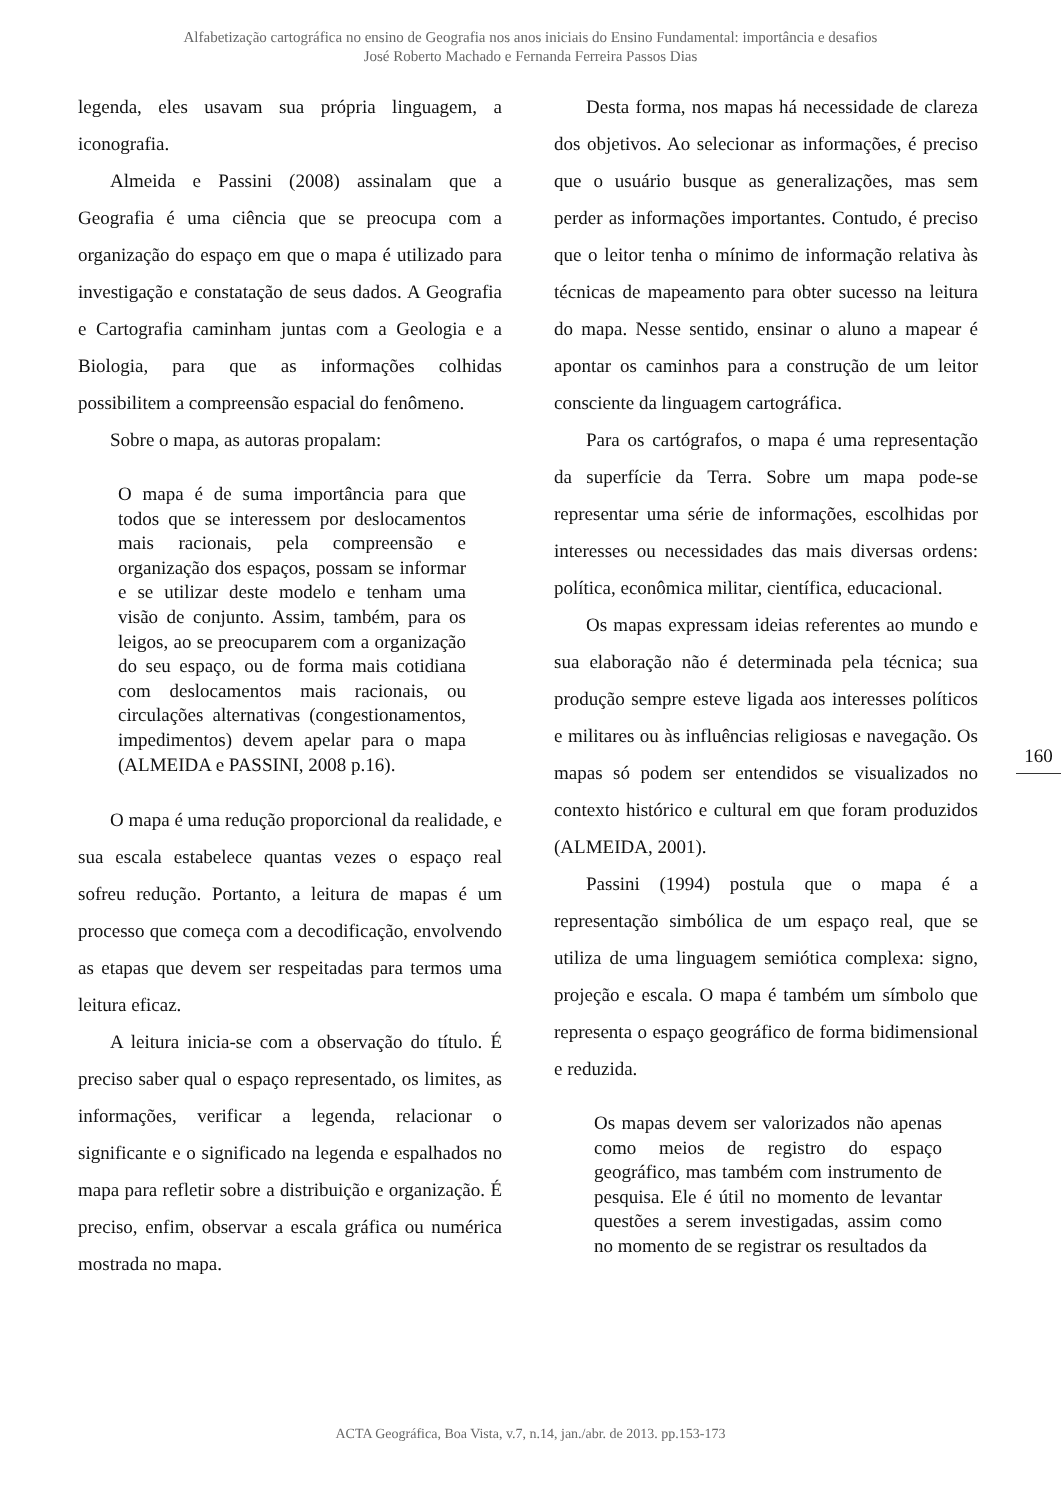Alfabetização cartográfica no ensino de Geografia nos anos iniciais do Ensino Fundamental: importância e desafios
José Roberto Machado e Fernanda Ferreira Passos Dias
legenda, eles usavam sua própria linguagem, a iconografia.
Almeida e Passini (2008) assinalam que a Geografia é uma ciência que se preocupa com a organização do espaço em que o mapa é utilizado para investigação e constatação de seus dados. A Geografia e Cartografia caminham juntas com a Geologia e a Biologia, para que as informações colhidas possibilitem a compreensão espacial do fenômeno.
Sobre o mapa, as autoras propalam:
O mapa é de suma importância para que todos que se interessem por deslocamentos mais racionais, pela compreensão e organização dos espaços, possam se informar e se utilizar deste modelo e tenham uma visão de conjunto. Assim, também, para os leigos, ao se preocuparem com a organização do seu espaço, ou de forma mais cotidiana com deslocamentos mais racionais, ou circulações alternativas (congestionamentos, impedimentos) devem apelar para o mapa (ALMEIDA e PASSINI, 2008 p.16).
O mapa é uma redução proporcional da realidade, e sua escala estabelece quantas vezes o espaço real sofreu redução. Portanto, a leitura de mapas é um processo que começa com a decodificação, envolvendo as etapas que devem ser respeitadas para termos uma leitura eficaz.
A leitura inicia-se com a observação do título. É preciso saber qual o espaço representado, os limites, as informações, verificar a legenda, relacionar o significante e o significado na legenda e espalhados no mapa para refletir sobre a distribuição e organização. É preciso, enfim, observar a escala gráfica ou numérica mostrada no mapa.
Desta forma, nos mapas há necessidade de clareza dos objetivos. Ao selecionar as informações, é preciso que o usuário busque as generalizações, mas sem perder as informações importantes. Contudo, é preciso que o leitor tenha o mínimo de informação relativa às técnicas de mapeamento para obter sucesso na leitura do mapa. Nesse sentido, ensinar o aluno a mapear é apontar os caminhos para a construção de um leitor consciente da linguagem cartográfica.
Para os cartógrafos, o mapa é uma representação da superfície da Terra. Sobre um mapa pode-se representar uma série de informações, escolhidas por interesses ou necessidades das mais diversas ordens: política, econômica militar, científica, educacional.
Os mapas expressam ideias referentes ao mundo e sua elaboração não é determinada pela técnica; sua produção sempre esteve ligada aos interesses políticos e militares ou às influências religiosas e navegação. Os mapas só podem ser entendidos se visualizados no contexto histórico e cultural em que foram produzidos (ALMEIDA, 2001).
Passini (1994) postula que o mapa é a representação simbólica de um espaço real, que se utiliza de uma linguagem semiótica complexa: signo, projeção e escala. O mapa é também um símbolo que representa o espaço geográfico de forma bidimensional e reduzida.
Os mapas devem ser valorizados não apenas como meios de registro do espaço geográfico, mas também com instrumento de pesquisa. Ele é útil no momento de levantar questões a serem investigadas, assim como no momento de se registrar os resultados da
160
ACTA Geográfica, Boa Vista, v.7, n.14, jan./abr. de 2013. pp.153-173